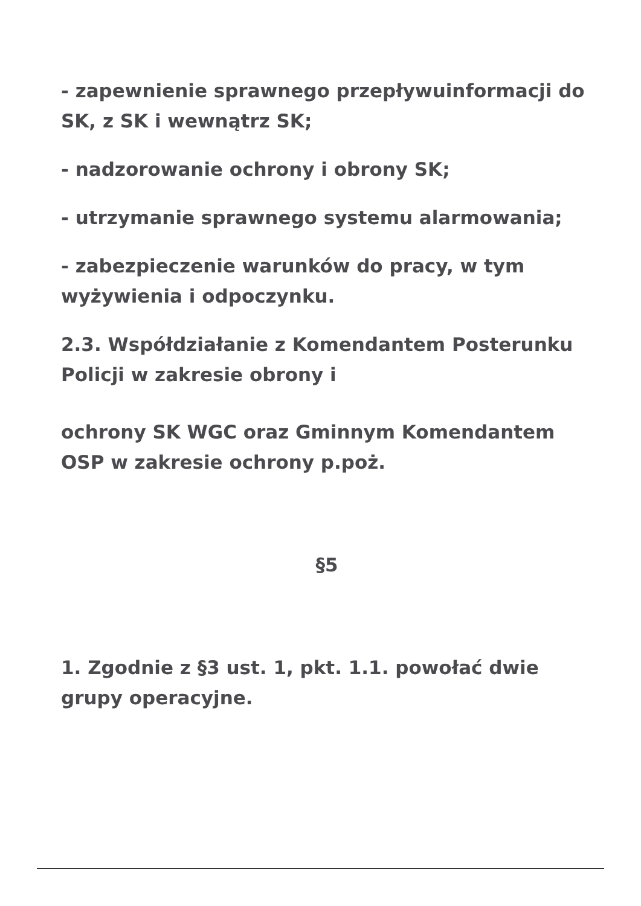- zapewnienie sprawnego przepływuinformacji do SK, z SK i wewnątrz SK;
- nadzorowanie ochrony i obrony SK;
- utrzymanie sprawnego systemu alarmowania;
- zabezpieczenie warunków do pracy, w tym wyżywienia i odpoczynku.
2.3. Współdziałanie z Komendantem Posterunku Policji w zakresie obrony i
ochrony SK WGC oraz Gminnym Komendantem OSP w zakresie ochrony p.poż.
§5
1. Zgodnie z §3 ust. 1, pkt. 1.1. powołać dwie grupy operacyjne.